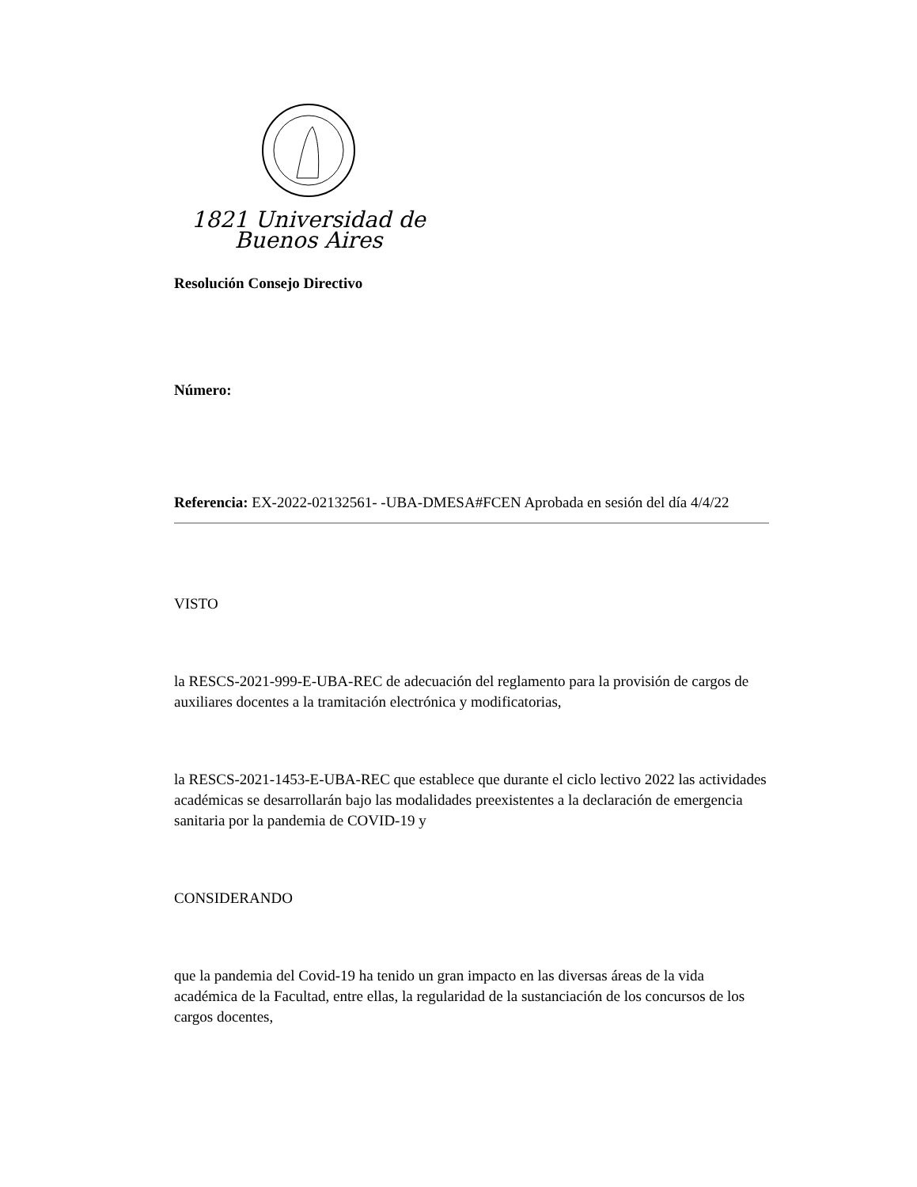1821 Universidad de Buenos Aires
Resolución Consejo Directivo
Número:
Referencia: EX-2022-02132561- -UBA-DMESA#FCEN Aprobada en sesión del día 4/4/22
VISTO
la RESCS-2021-999-E-UBA-REC de adecuación del reglamento para la provisión de cargos de auxiliares docentes a la tramitación electrónica y modificatorias,
la RESCS-2021-1453-E-UBA-REC que establece que durante el ciclo lectivo 2022 las actividades académicas se desarrollarán bajo las modalidades preexistentes a la declaración de emergencia sanitaria por la pandemia de COVID-19 y
CONSIDERANDO
que la pandemia del Covid-19 ha tenido un gran impacto en las diversas áreas de la vida académica de la Facultad, entre ellas, la regularidad de la sustanciación de los concursos de los cargos docentes,